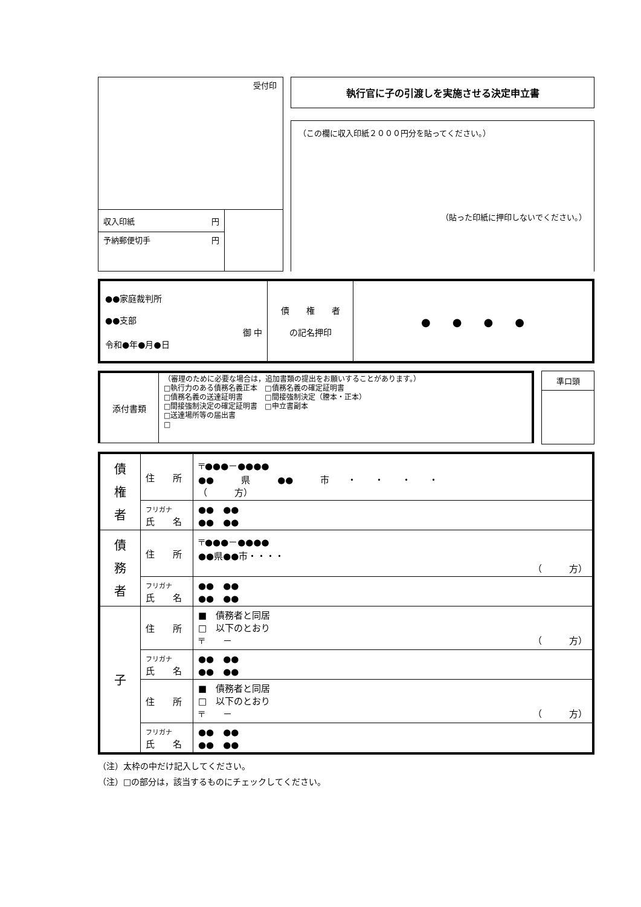受付印
| 収入印紙 円 | |
| 予納郵便切手 円 | |
執行官に子の引渡しを実施させる決定申立書
（この欄に収入印紙２０００円分を貼ってください。）
（貼った印紙に押印しないでください。）
| ●●家庭裁判所 ●●支部 御 中 令和●年●月●日 | 債 権 者 の記名押印 | ● ● ● ● |
| 添付書類 | （審理のために必要な場合は，追加書類の提出をお願いすることがあります。） □執行力のある債務名義正本 □債務名義の確定証明書 □債務名義の送達証明書 □間接強制決定（謄本・正本） □間接強制決定の確定証明書 □申立書副本 □送達場所等の届出書 □ |
| 準口頭 |
| 債 権 者 | 住 所 | 〒●●●－●●●● ●● 県 ●● 市 ・ ・ ・ ・ （ 方） |
| | フリガナ 氏 名 | ●● ●● ●● ●● |
| 債 務 者 | 住 所 | 〒●●●－●●●● ●●県●●市・・・・ （ 方） |
| | フリガナ 氏 名 | ●● ●● ●● ●● |
| 子 | 住 所 | ■ 債務者と同居 □ 以下のとおり 〒 － （ 方） |
| | フリガナ 氏 名 | ●● ●● ●● ●● |
| | 住 所 | ■ 債務者と同居 □ 以下のとおり 〒 － （ 方） |
| | フリガナ 氏 名 | ●● ●● ●● ●● |
（注）太枠の中だけ記入してください。
（注）□の部分は，該当するものにチェックしてください。